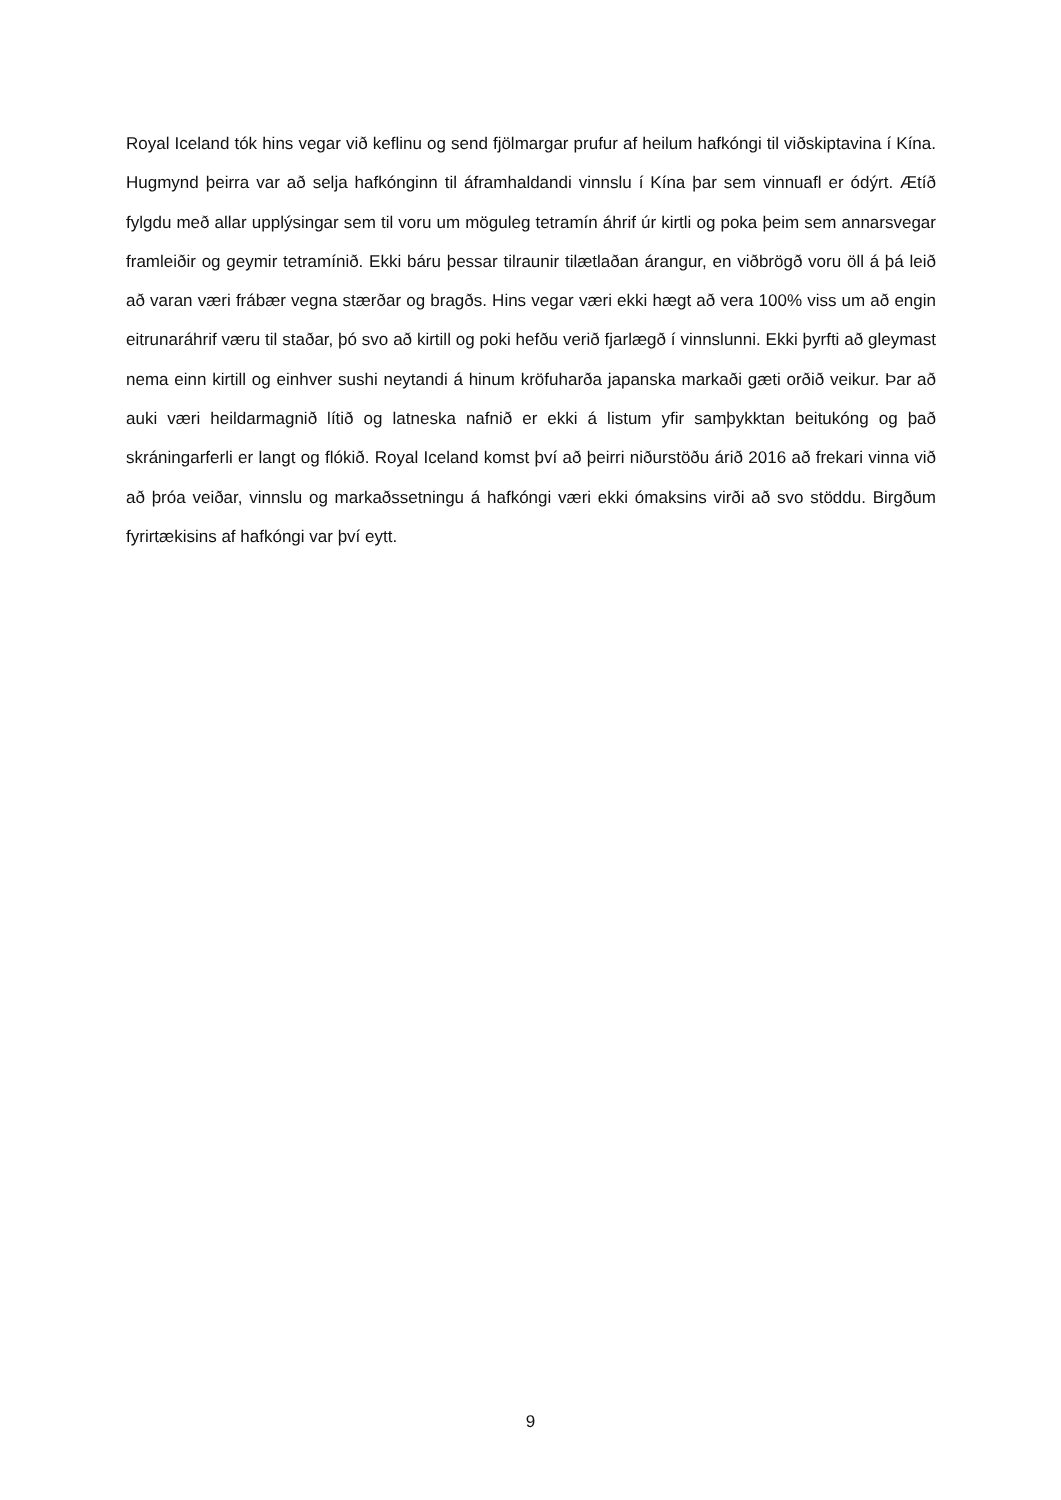Royal Iceland tók hins vegar við keflinu og send fjölmargar prufur af heilum hafkóngi til viðskiptavina í Kína. Hugmynd þeirra var að selja hafkónginn til áframhaldandi vinnslu í Kína þar sem vinnuafl er ódýrt. Ætíð fylgdu með allar upplýsingar sem til voru um möguleg tetramín áhrif úr kirtli og poka þeim sem annarsvegar framleiðir og geymir tetramínið. Ekki báru þessar tilraunir tilætlaðan árangur, en viðbrögð voru öll á þá leið að varan væri frábær vegna stærðar og bragðs. Hins vegar væri ekki hægt að vera 100% viss um að engin eitrunaráhrif væru til staðar, þó svo að kirtill og poki hefðu verið fjarlægð í vinnslunni. Ekki þyrfti að gleymast nema einn kirtill og einhver sushi neytandi á hinum kröfuharða japanska markaði gæti orðið veikur. Þar að auki væri heildarmagnið lítið og latneska nafnið er ekki á listum yfir samþykktan beitukóng og það skráningarferli er langt og flókið. Royal Iceland komst því að þeirri niðurstöðu árið 2016 að frekari vinna við að þróa veiðar, vinnslu og markaðssetningu á hafkóngi væri ekki ómaksins virði að svo stöddu. Birgðum fyrirtækisins af hafkóngi var því eytt.
9